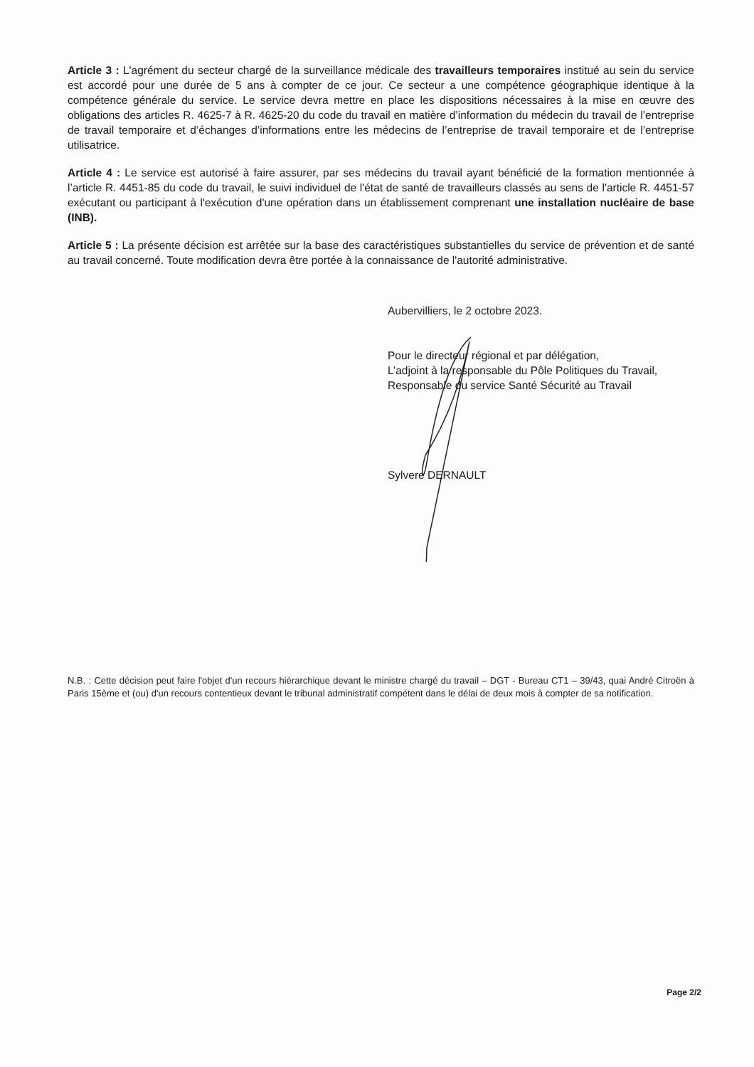Article 3 : L'agrément du secteur chargé de la surveillance médicale des travailleurs temporaires institué au sein du service est accordé pour une durée de 5 ans à compter de ce jour. Ce secteur a une compétence géographique identique à la compétence générale du service. Le service devra mettre en place les dispositions nécessaires à la mise en œuvre des obligations des articles R. 4625-7 à R. 4625-20 du code du travail en matière d’information du médecin du travail de l’entreprise de travail temporaire et d’échanges d’informations entre les médecins de l’entreprise de travail temporaire et de l’entreprise utilisatrice.
Article 4 : Le service est autorisé à faire assurer, par ses médecins du travail ayant bénéficié de la formation mentionnée à l’article R. 4451-85 du code du travail, le suivi individuel de l'état de santé de travailleurs classés au sens de l'article R. 4451-57 exécutant ou participant à l'exécution d'une opération dans un établissement comprenant une installation nucléaire de base (INB).
Article 5 : La présente décision est arrêtée sur la base des caractéristiques substantielles du service de prévention et de santé au travail concerné. Toute modification devra être portée à la connaissance de l'autorité administrative.
Aubervilliers, le 2 octobre 2023.
Pour le directeur régional et par délégation,
L’adjoint à la responsable du Pôle Politiques du Travail, Responsable du service Santé Sécurité au Travail
Sylvere DERNAULT
N.B. : Cette décision peut faire l'objet d'un recours hiérarchique devant le ministre chargé du travail – DGT - Bureau CT1 – 39/43, quai André Citroën à Paris 15ème et (ou) d'un recours contentieux devant le tribunal administratif compétent dans le délai de deux mois à compter de sa notification.
Page 2/2